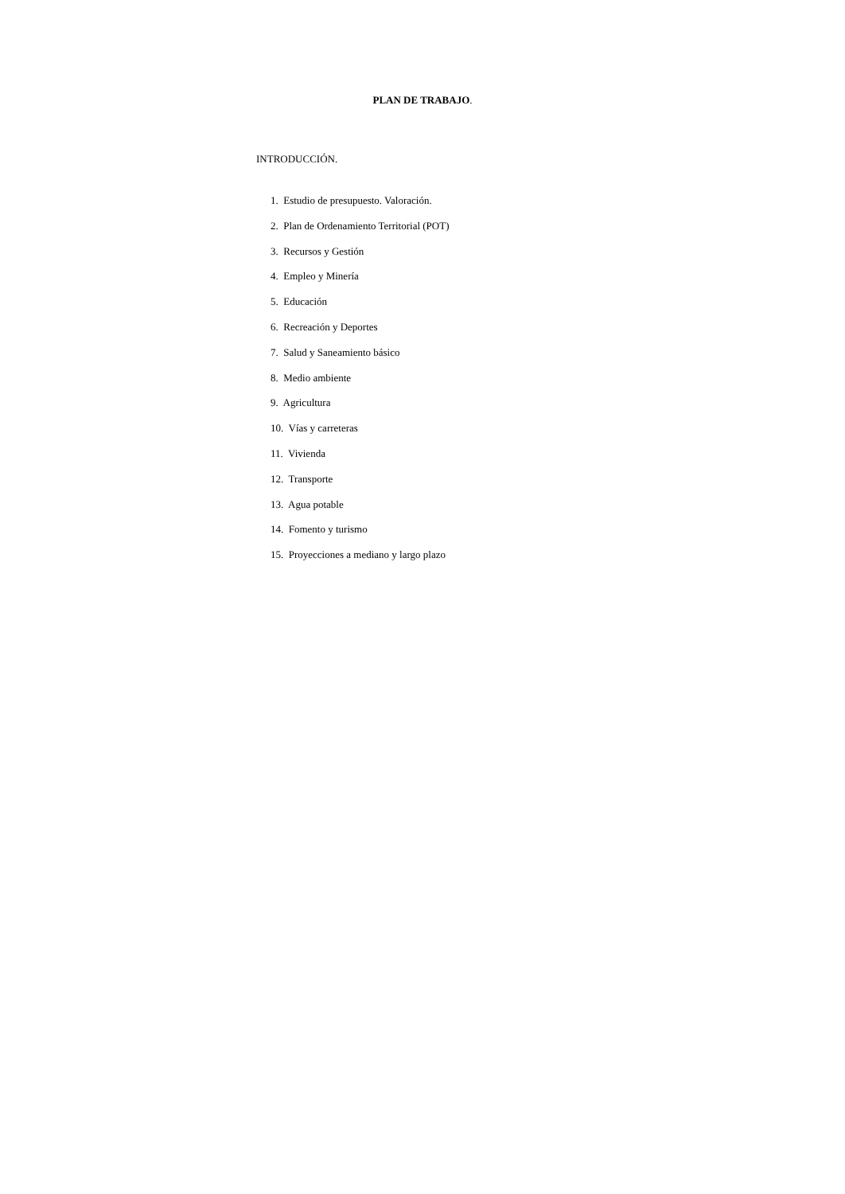PLAN DE TRABAJO.
INTRODUCCIÓN.
1. Estudio de presupuesto. Valoración.
2. Plan de Ordenamiento Territorial (POT)
3. Recursos y Gestión
4. Empleo y Minería
5. Educación
6. Recreación y Deportes
7. Salud y Saneamiento básico
8. Medio ambiente
9. Agricultura
10. Vías y carreteras
11. Vivienda
12. Transporte
13. Agua potable
14. Fomento y turismo
15. Proyecciones a mediano y largo plazo